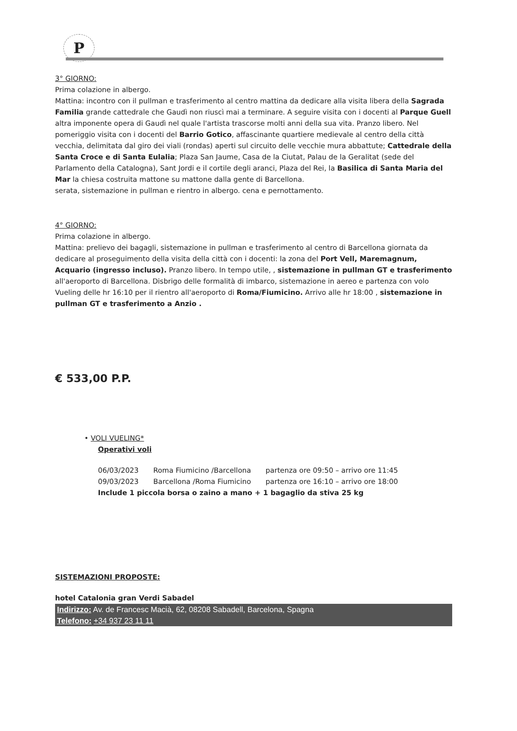P
3° GIORNO:
Prima colazione in albergo.
Mattina: incontro con il pullman e trasferimento al centro mattina da dedicare alla visita libera della Sagrada Familia grande cattedrale che Gaudì non riuscì mai a terminare. A seguire visita con i docenti al Parque Guell altra imponente opera di Gaudì nel quale l'artista trascorse molti anni della sua vita. Pranzo libero. Nel pomeriggio visita con i docenti del Barrio Gotico, affascinante quartiere medievale al centro della città vecchia, delimitata dal giro dei viali (rondas) aperti sul circuito delle vecchie mura abbattute; Cattedrale della Santa Croce e di Santa Eulalia; Plaza San Jaume, Casa de la Ciutat, Palau de la Geralitat (sede del Parlamento della Catalogna), Sant Jordi e il cortile degli aranci, Plaza del Rei, la Basilica di Santa Maria del Mar la chiesa costruita mattone su mattone dalla gente di Barcellona.
serata, sistemazione in pullman e rientro in albergo. cena e pernottamento.
4° GIORNO:
Prima colazione in albergo.
Mattina: prelievo dei bagagli, sistemazione in pullman e trasferimento al centro di Barcellona giornata da dedicare al proseguimento della visita della città con i docenti: la zona del Port Vell, Maremagnum, Acquario (ingresso incluso). Pranzo libero. In tempo utile, , sistemazione in pullman GT e trasferimento all'aeroporto di Barcellona. Disbrigo delle formalità di imbarco, sistemazione in aereo e partenza con volo Vueling delle hr 16:10 per il rientro all'aeroporto di Roma/Fiumicino. Arrivo alle hr 18:00 , sistemazione in pullman GT e trasferimento a Anzio .
€ 533,00 P.P.
• VOLI VUELING*
Operativi voli
| 06/03/2023 | Roma Fiumicino /Barcellona | partenza ore 09:50 – arrivo ore 11:45 |
| 09/03/2023 | Barcellona /Roma Fiumicino | partenza ore 16:10 – arrivo ore 18:00 |
Include 1 piccola borsa o zaino a mano + 1 bagaglio da stiva 25 kg
SISTEMAZIONI PROPOSTE:
hotel Catalonia gran Verdi Sabadel
Indirizzo: Av. de Francesc Macià, 62, 08208 Sabadell, Barcelona, Spagna
Telefono: +34 937 23 11 11